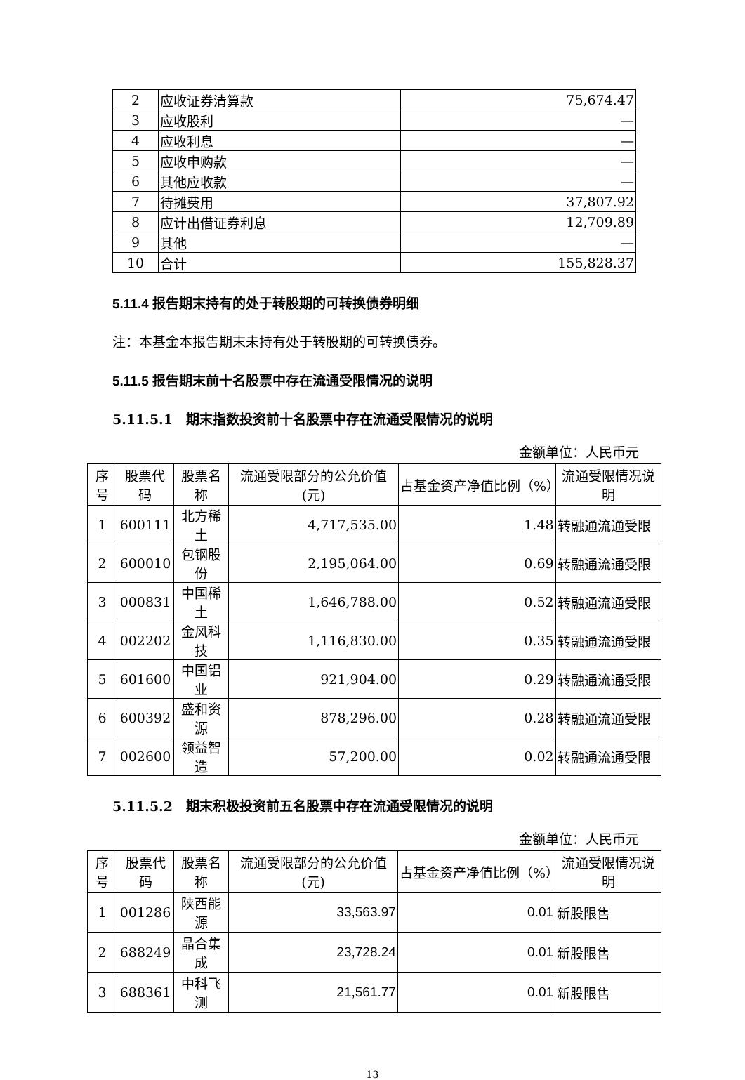| 2 | 应收证券清算款 | 75,674.47 |
| 3 | 应收股利 | — |
| 4 | 应收利息 | — |
| 5 | 应收申购款 | — |
| 6 | 其他应收款 | — |
| 7 | 待摊费用 | 37,807.92 |
| 8 | 应计出借证券利息 | 12,709.89 |
| 9 | 其他 | — |
| 10 | 合计 | 155,828.37 |
5.11.4 报告期末持有的处于转股期的可转换债券明细
注：本基金本报告期末未持有处于转股期的可转换债券。
5.11.5 报告期末前十名股票中存在流通受限情况的说明
5.11.5.1　期末指数投资前十名股票中存在流通受限情况的说明
金额单位：人民币元
| 序号 | 股票代码 | 股票名称 | 流通受限部分的公允价值(元) | 占基金资产净值比例（%） | 流通受限情况说明 |
| --- | --- | --- | --- | --- | --- |
| 1 | 600111 | 北方稀土 | 4,717,535.00 | 1.48 | 转融通流通受限 |
| 2 | 600010 | 包钢股份 | 2,195,064.00 | 0.69 | 转融通流通受限 |
| 3 | 000831 | 中国稀土 | 1,646,788.00 | 0.52 | 转融通流通受限 |
| 4 | 002202 | 金风科技 | 1,116,830.00 | 0.35 | 转融通流通受限 |
| 5 | 601600 | 中国铝业 | 921,904.00 | 0.29 | 转融通流通受限 |
| 6 | 600392 | 盛和资源 | 878,296.00 | 0.28 | 转融通流通受限 |
| 7 | 002600 | 领益智造 | 57,200.00 | 0.02 | 转融通流通受限 |
5.11.5.2　期末积极投资前五名股票中存在流通受限情况的说明
金额单位：人民币元
| 序号 | 股票代码 | 股票名称 | 流通受限部分的公允价值(元) | 占基金资产净值比例（%） | 流通受限情况说明 |
| --- | --- | --- | --- | --- | --- |
| 1 | 001286 | 陕西能源 | 33,563.97 | 0.01 | 新股限售 |
| 2 | 688249 | 晶合集成 | 23,728.24 | 0.01 | 新股限售 |
| 3 | 688361 | 中科飞测 | 21,561.77 | 0.01 | 新股限售 |
13